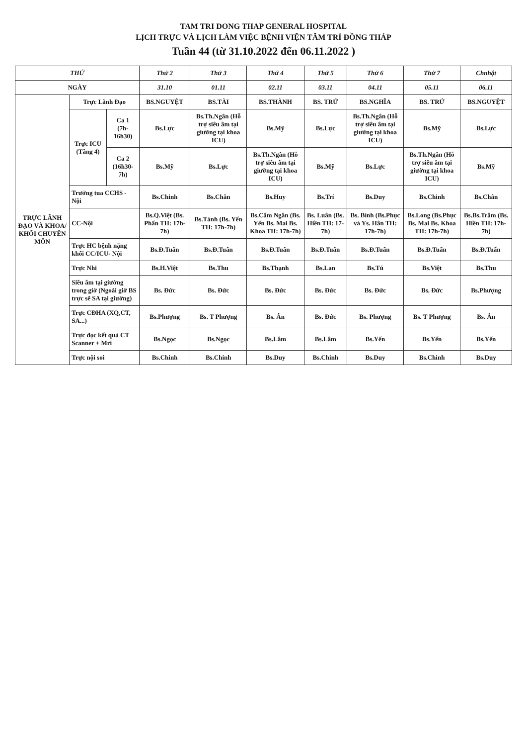TAM TRI DONG THAP GENERAL HOSPITAL
LỊCH TRỰC VÀ LỊCH LÀM VIỆC BỆNH VIỆN TÂM TRÍ ĐỒNG THÁP
Tuần 44 (từ 31.10.2022 đến 06.11.2022 )
| THỨ | | | Thứ 2 | Thứ 3 | Thứ 4 | Thứ 5 | Thứ 6 | Thứ 7 | Chnhật |
| --- | --- | --- | --- | --- | --- | --- | --- | --- | --- |
| NGÀY | | | 31.10 | 01.11 | 02.11 | 03.11 | 04.11 | 05.11 | 06.11 |
| TRỰC LÃNH ĐẠO VÀ KHOA/ KHỐI CHUYÊN MÔN | Trực Lãnh Đạo | | BS.NGUYỆT | BS.TÀI | BS.THÀNH | BS. TRỨ | BS.NGHĨA | BS. TRỨ | BS.NGUYỆT |
| | Trực ICU (Tầng 4) | Ca 1 (7h-16h30) | Bs.Lực | Bs.Th.Ngân (Hỗ trợ siêu âm tại giường tại khoa ICU) | Bs.Mỹ | Bs.Lực | Bs.Th.Ngân (Hỗ trợ siêu âm tại giường tại khoa ICU) | Bs.Mỹ | Bs.Lực |
| | | Ca 2 (16h30-7h) | Bs.Mỹ | Bs.Lực | Bs.Th.Ngân (Hỗ trợ siêu âm tại giường tại khoa ICU) | Bs.Mỹ | Bs.Lực | Bs.Th.Ngân (Hỗ trợ siêu âm tại giường tại khoa ICU) | Bs.Mỹ |
| | Trưởng tua CCHS - Nội | | Bs.Chinh | Bs.Chân | Bs.Huy | Bs.Trí | Bs.Duy | Bs.Chinh | Bs.Chân |
| | CC-Nội | | Bs.Q.Việt (Bs. Phấn TH: 17h-7h) | Bs.Tánh (Bs. Yến TH: 17h-7h) | Bs.Cẩm Ngân (Bs. Yến Bs. Mai Bs. Khoa TH: 17h-7h) | Bs. Luân (Bs. Hiền TH: 17-7h) | Bs. Bình (Bs.Phục và Ys. Hân TH: 17h-7h) | Bs.Long (Bs.Phục Bs. Mai Bs. Khoa TH: 17h-7h) | Bs.Bs.Trâm (Bs. Hiền TH: 17h-7h) |
| | Trực HC bệnh nặng khối CC/ICU- Nội | | Bs.Đ.Tuấn | Bs.Đ.Tuấn | Bs.Đ.Tuấn | Bs.Đ.Tuấn | Bs.Đ.Tuấn | Bs.Đ.Tuấn | Bs.Đ.Tuấn |
| | Trực Nhi | | Bs.H.Việt | Bs.Thu | Bs.Thạnh | Bs.Lan | Bs.Tú | Bs.Việt | Bs.Thu |
| | Siêu âm tại giường trong giờ (Ngoài giờ BS trực sẽ SA tại giường) | | Bs. Đức | Bs. Đức | Bs. Đức | Bs. Đức | Bs. Đức | Bs. Đức | Bs.Phượng |
| | Trực CĐHA (XQ,CT, SA...) | | Bs.Phượng | Bs. T Phượng | Bs. Ân | Bs. Đức | Bs. Phượng | Bs. T Phượng | Bs. Ân |
| | Trực đọc kết quả CT Scanner + Mri | | Bs.Ngọc | Bs.Ngọc | Bs.Lâm | Bs.Lâm | Bs.Yến | Bs.Yến | Bs.Yến |
| | Trực nội soi | | Bs.Chinh | Bs.Chinh | Bs.Duy | Bs.Chinh | Bs.Duy | Bs.Chinh | Bs.Duy |